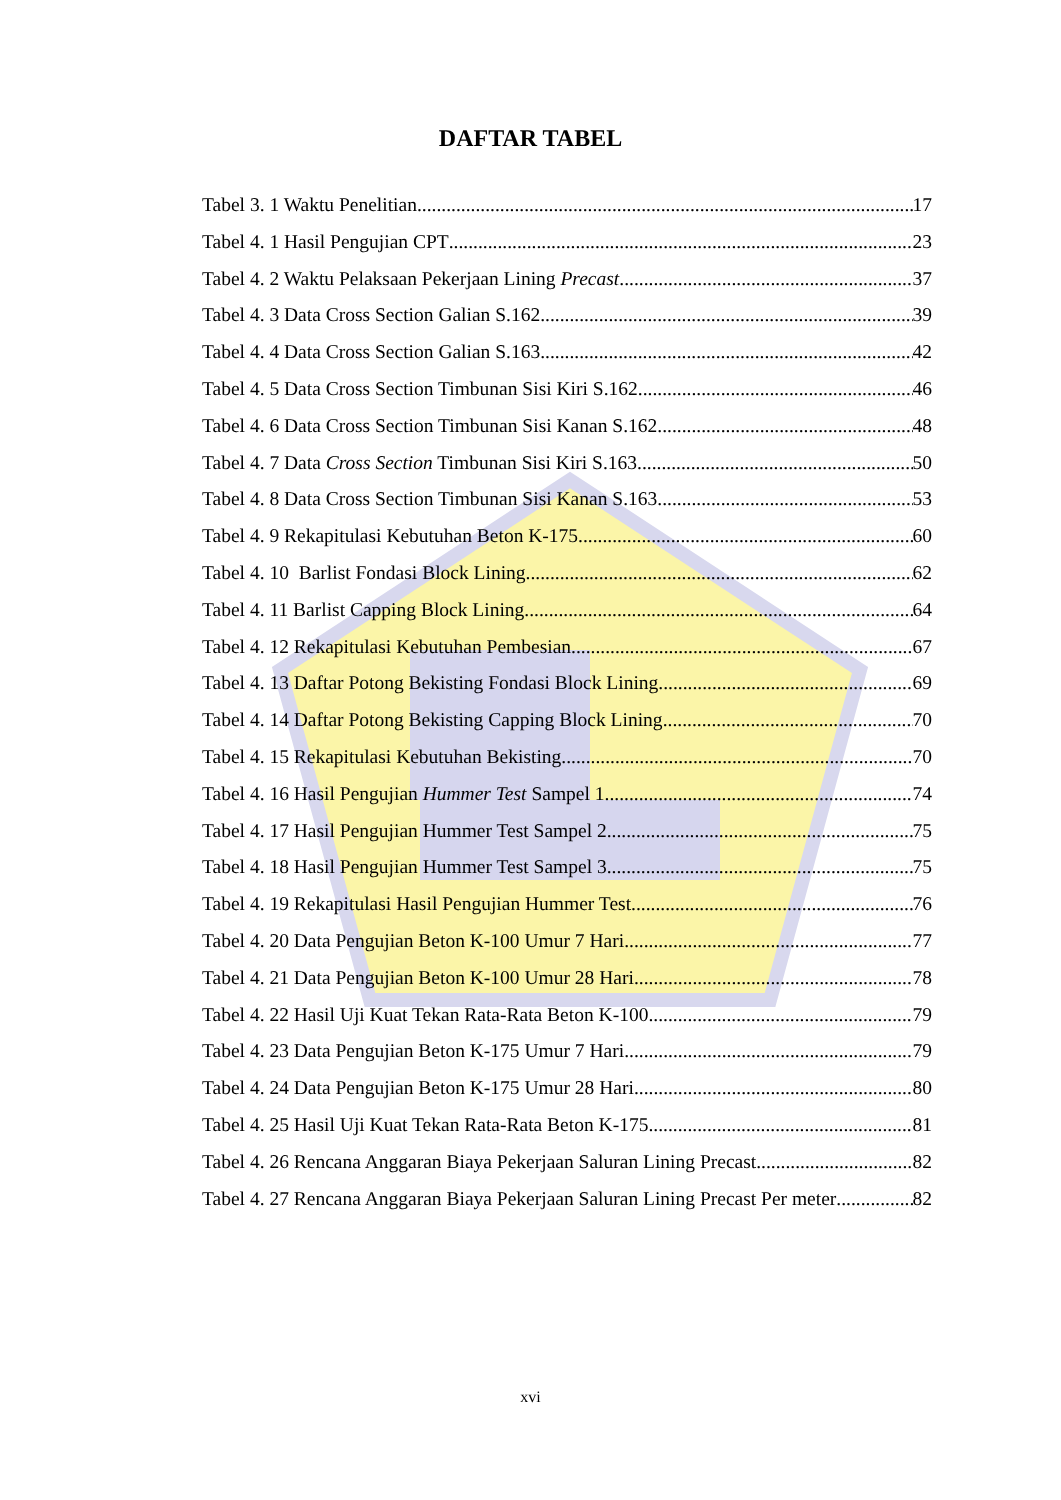DAFTAR TABEL
Tabel 3. 1 Waktu Penelitian 17
Tabel 4. 1 Hasil Pengujian CPT 23
Tabel 4. 2 Waktu Pelaksaan Pekerjaan Lining Precast 37
Tabel 4. 3 Data Cross Section Galian S.162 39
Tabel 4. 4 Data Cross Section Galian S.163 42
Tabel 4. 5 Data Cross Section Timbunan Sisi Kiri S.162 46
Tabel 4. 6 Data Cross Section Timbunan Sisi Kanan S.162 48
Tabel 4. 7 Data Cross Section Timbunan Sisi Kiri S.163 50
Tabel 4. 8 Data Cross Section Timbunan Sisi Kanan S.163 53
Tabel 4. 9 Rekapitulasi Kebutuhan Beton K-175 60
Tabel 4. 10 Barlist Fondasi Block Lining 62
Tabel 4. 11 Barlist Capping Block Lining 64
Tabel 4. 12 Rekapitulasi Kebutuhan Pembesian 67
Tabel 4. 13 Daftar Potong Bekisting Fondasi Block Lining 69
Tabel 4. 14 Daftar Potong Bekisting Capping Block Lining 70
Tabel 4. 15 Rekapitulasi Kebutuhan Bekisting 70
Tabel 4. 16 Hasil Pengujian Hummer Test Sampel 1 74
Tabel 4. 17 Hasil Pengujian Hummer Test Sampel 2 75
Tabel 4. 18 Hasil Pengujian Hummer Test Sampel 3 75
Tabel 4. 19 Rekapitulasi Hasil Pengujian Hummer Test 76
Tabel 4. 20 Data Pengujian Beton K-100 Umur 7 Hari 77
Tabel 4. 21 Data Pengujian Beton K-100 Umur 28 Hari 78
Tabel 4. 22 Hasil Uji Kuat Tekan Rata-Rata Beton K-100 79
Tabel 4. 23 Data Pengujian Beton K-175 Umur 7 Hari 79
Tabel 4. 24 Data Pengujian Beton K-175 Umur 28 Hari 80
Tabel 4. 25 Hasil Uji Kuat Tekan Rata-Rata Beton K-175 81
Tabel 4. 26 Rencana Anggaran Biaya Pekerjaan Saluran Lining Precast 82
Tabel 4. 27 Rencana Anggaran Biaya Pekerjaan Saluran Lining Precast Per meter 82
xvi